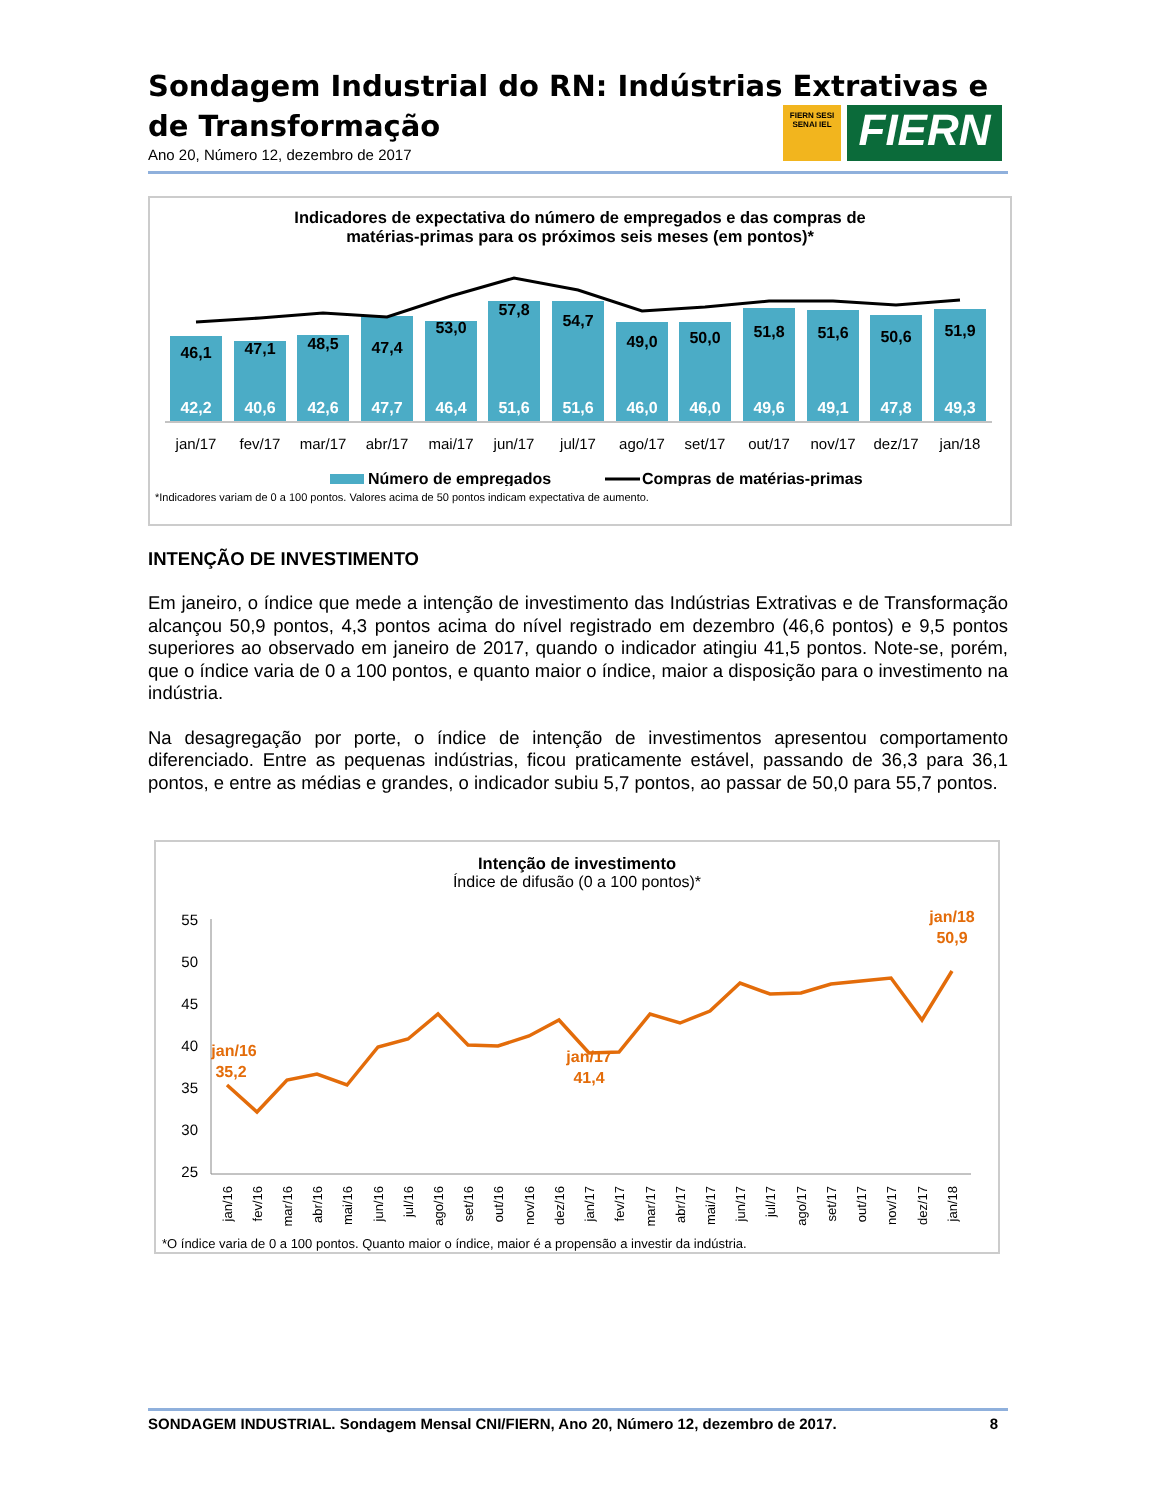Sondagem Industrial do RN: Indústrias Extrativas e de Transformação
Ano 20, Número 12, dezembro de 2017
FIERN SESI SENAI IEL
FIERN
Indicadores de expectativa do número de empregados e das compras de
matérias-primas para os próximos seis meses (em pontos)*
46,1
47,1
48,5
47,4
53,0
57,8
54,7
49,0
50,0
51,8
51,6
50,6
51,9
42,2
40,6
42,6
47,7
46,4
51,6
51,6
46,0
46,0
49,6
49,1
47,8
49,3
jan/17
fev/17
mar/17
abr/17
mai/17
jun/17
jul/17
ago/17
set/17
out/17
nov/17
dez/17
jan/18
Número de empregados
Compras de matérias-primas
*Indicadores variam de 0 a 100 pontos. Valores acima de 50 pontos indicam expectativa de aumento.
INTENÇÃO DE INVESTIMENTO
Em janeiro, o índice que mede a intenção de investimento das Indústrias Extrativas e de Transformação alcançou 50,9 pontos, 4,3 pontos acima do nível registrado em dezembro (46,6 pontos) e 9,5 pontos superiores ao observado em janeiro de 2017, quando o indicador atingiu 41,5 pontos. Note-se, porém, que o índice varia de 0 a 100 pontos, e quanto maior o índice, maior a disposição para o investimento na indústria.
Na desagregação por porte, o índice de intenção de investimentos apresentou comportamento diferenciado. Entre as pequenas indústrias, ficou praticamente estável, passando de 36,3 para 36,1 pontos, e entre as médias e grandes, o indicador subiu 5,7 pontos, ao passar de 50,0 para 55,7 pontos.
Intenção de investimento
Índice de difusão (0 a 100 pontos)*
55
50
45
40
35
30
25
jan/16
35,2
jan/17
41,4
jan/18
50,9
jan/16
fev/16
mar/16
abr/16
mai/16
jun/16
jul/16
ago/16
set/16
out/16
nov/16
dez/16
jan/17
fev/17
mar/17
abr/17
mai/17
jun/17
jul/17
ago/17
set/17
out/17
nov/17
dez/17
jan/18
*O índice varia de 0 a 100 pontos. Quanto maior o índice, maior é a propensão a investir da indústria.
SONDAGEM INDUSTRIAL. Sondagem Mensal CNI/FIERN, Ano 20, Número 12, dezembro de 2017. 8